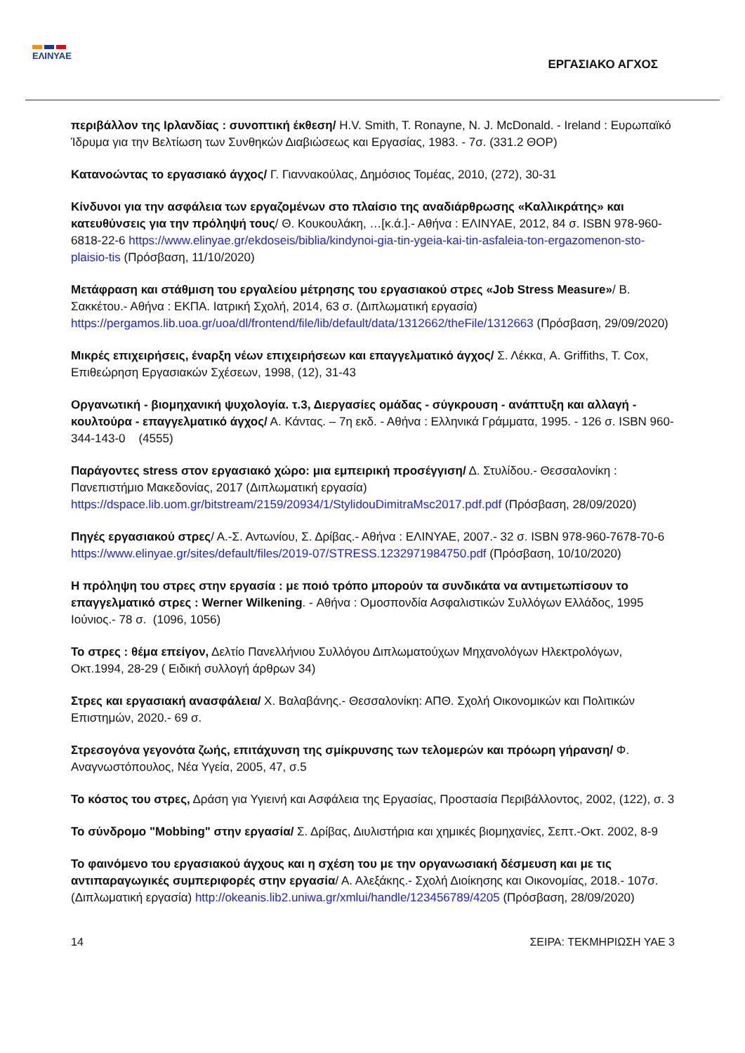ΕΛΙΝΥΑΕ
ΕΡΓΑΣΙΑΚΟ ΑΓΧΟΣ
περιβάλλον της Ιρλανδίας : συνοπτική έκθεση/ H.V. Smith, T. Ronayne, N. J. McDonald. - Ireland : Ευρωπαϊκό Ίδρυμα για την Βελτίωση των Συνθηκών Διαβιώσεως και Εργασίας, 1983. - 7σ. (331.2 ΘΟΡ)
Κατανοώντας το εργασιακό άγχος/ Γ. Γιαννακούλας, Δημόσιος Τομέας, 2010, (272), 30-31
Κίνδυνοι για την ασφάλεια των εργαζομένων στο πλαίσιο της αναδιάρθρωσης «Καλλικράτης» και κατευθύνσεις για την πρόληψή τους/ Θ. Κουκουλάκη, …[κ.ά.].- Αθήνα : ΕΛΙΝΥΑΕ, 2012, 84 σ. ISBN 978-960-6818-22-6 https://www.elinyae.gr/ekdoseis/biblia/kindynoi-gia-tin-ygeia-kai-tin-asfaleia-ton-ergazomenon-sto-plaisio-tis (Πρόσβαση, 11/10/2020)
Μετάφραση και στάθμιση του εργαλείου μέτρησης του εργασιακού στρες «Job Stress Measure»/ Β. Σακκέτου.- Αθήνα : ΕΚΠΑ. Ιατρική Σχολή, 2014, 63 σ. (Διπλωματική εργασία) https://pergamos.lib.uoa.gr/uoa/dl/frontend/file/lib/default/data/1312662/theFile/1312663 (Πρόσβαση, 29/09/2020)
Μικρές επιχειρήσεις, έναρξη νέων επιχειρήσεων και επαγγελματικό άγχος/ Σ. Λέκκα, A. Griffiths, T. Cox, Επιθεώρηση Εργασιακών Σχέσεων, 1998, (12), 31-43
Οργανωτική - βιομηχανική ψυχολογία. τ.3, Διεργασίες ομάδας - σύγκρουση - ανάπτυξη και αλλαγή - κουλτούρα - επαγγελματικό άγχος/ Α. Κάντας. – 7η εκδ. - Αθήνα : Ελληνικά Γράμματα, 1995. - 126 σ. ISBN 960-344-143-0 (4555)
Παράγοντες stress στον εργασιακό χώρο: μια εμπειρική προσέγγιση/ Δ. Στυλίδου.- Θεσσαλονίκη : Πανεπιστήμιο Μακεδονίας, 2017 (Διπλωματική εργασία) https://dspace.lib.uom.gr/bitstream/2159/20934/1/StylidouDimitraMsc2017.pdf.pdf (Πρόσβαση, 28/09/2020)
Πηγές εργασιακού στρες/ Α.-Σ. Αντωνίου, Σ. Δρίβας.- Αθήνα : ΕΛΙΝΥΑΕ, 2007.- 32 σ. ISBN 978-960-7678-70-6 https://www.elinyae.gr/sites/default/files/2019-07/STRESS.1232971984750.pdf (Πρόσβαση, 10/10/2020)
Η πρόληψη του στρες στην εργασία : με ποιό τρόπο μπορούν τα συνδικάτα να αντιμετωπίσουν το επαγγελματικό στρες : Werner Wilkening. - Αθήνα : Ομοσπονδία Ασφαλιστικών Συλλόγων Ελλάδος, 1995 Ιούνιος.- 78 σ. (1096, 1056)
Το στρες : θέμα επείγον, Δελτίο Πανελλήνιου Συλλόγου Διπλωματούχων Μηχανολόγων Ηλεκτρολόγων, Οκτ.1994, 28-29 ( Ειδική συλλογή άρθρων 34)
Στρες και εργασιακή ανασφάλεια/ Χ. Βαλαβάνης.- Θεσσαλονίκη: ΑΠΘ. Σχολή Οικονομικών και Πολιτικών Επιστημών, 2020.- 69 σ.
Στρεσογόνα γεγονότα ζωής, επιτάχυνση της σμίκρυνσης των τελομερών και πρόωρη γήρανση/ Φ. Αναγνωστόπουλος, Νέα Υγεία, 2005, 47, σ.5
Το κόστος του στρες, Δράση για Υγιεινή και Ασφάλεια της Εργασίας, Προστασία Περιβάλλοντος, 2002, (122), σ. 3
Το σύνδρομο "Mobbing" στην εργασία/ Σ. Δρίβας, Διυλιστήρια και χημικές βιομηχανίες, Σεπτ.-Οκτ. 2002, 8-9
Το φαινόμενο του εργασιακού άγχους και η σχέση του με την οργανωσιακή δέσμευση και με τις αντιπαραγωγικές συμπεριφορές στην εργασία/ Α. Αλεξάκης.- Σχολή Διοίκησης και Οικονομίας, 2018.- 107σ. (Διπλωματική εργασία) http://okeanis.lib2.uniwa.gr/xmlui/handle/123456789/4205 (Πρόσβαση, 28/09/2020)
14 ΣΕΙΡΑ: ΤΕΚΜΗΡΙΩΣΗ ΥΑΕ 3